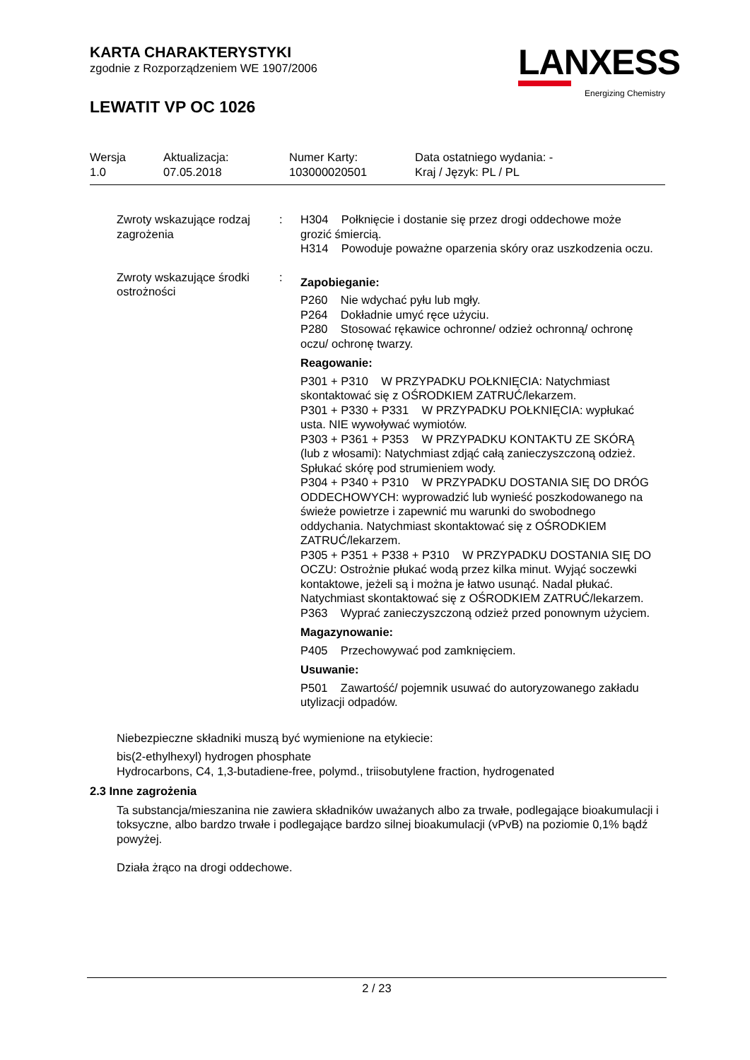KARTA CHARAKTERYSTYKI
zgodnie z Rozporządzeniem WE 1907/2006
LEWATIT VP OC 1026
LANXESS
Energizing Chemistry
| Wersja | Aktualizacja: | Numer Karty: | Data ostatniego wydania: - |
| 1.0 | 07.05.2018 | 103000020501 | Kraj / Język: PL / PL |
Zwroty wskazujące rodzaj zagrożenia
: H304 Połknięcie i dostanie się przez drogi oddechowe może grozić śmiercią.
H314 Powoduje poważne oparzenia skóry oraz uszkodzenia oczu.
Zwroty wskazujące środki ostrożności
:
Zapobieganie:
P260 Nie wdychać pyłu lub mgły.
P264 Dokładnie umyć ręce użyciu.
P280 Stosować rękawice ochronne/ odzież ochronną/ ochronę oczu/ ochronę twarzy.
Reagowanie:
P301 + P310 W PRZYPADKU POŁKNIĘCIA: Natychmiast skontaktować się z OŚRODKIEM ZATRUĆ/lekarzem.
P301 + P330 + P331 W PRZYPADKU POŁKNIĘCIA: wypłukać usta. NIE wywoływać wymiotów.
P303 + P361 + P353 W PRZYPADKU KONTAKTU ZE SKÓRĄ (lub z włosami): Natychmiast zdjąć całą zanieczyszczoną odzież. Spłukać skórę pod strumieniem wody.
P304 + P340 + P310 W PRZYPADKU DOSTANIA SIĘ DO DRÓG ODDECHOWYCH: wyprowadzić lub wynieść poszkodowanego na świeże powietrze i zapewnić mu warunki do swobodnego oddychania. Natychmiast skontaktować się z OŚRODKIEM ZATRUĆ/lekarzem.
P305 + P351 + P338 + P310 W PRZYPADKU DOSTANIA SIĘ DO OCZU: Ostrożnie płukać wodą przez kilka minut. Wyjąć soczewki kontaktowe, jeżeli są i można je łatwo usunąć. Nadal płukać. Natychmiast skontaktować się z OŚRODKIEM ZATRUĆ/lekarzem.
P363 Wyprać zanieczyszczoną odzież przed ponownym użyciem.
Magazynowanie:
P405 Przechowywać pod zamknięciem.
Usuwanie:
P501 Zawartość/ pojemnik usuwać do autoryzowanego zakładu utylizacji odpadów.
Niebezpieczne składniki muszą być wymienione na etykiecie:
bis(2-ethylhexyl) hydrogen phosphate
Hydrocarbons, C4, 1,3-butadiene-free, polymd., triisobutylene fraction, hydrogenated
2.3 Inne zagrożenia
Ta substancja/mieszanina nie zawiera składników uważanych albo za trwałe, podlegające bioakumulacji i toksyczne, albo bardzo trwałe i podlegające bardzo silnej bioakumulacji (vPvB) na poziomie 0,1% bądź powyżej.
Działa żrąco na drogi oddechowe.
2 / 23